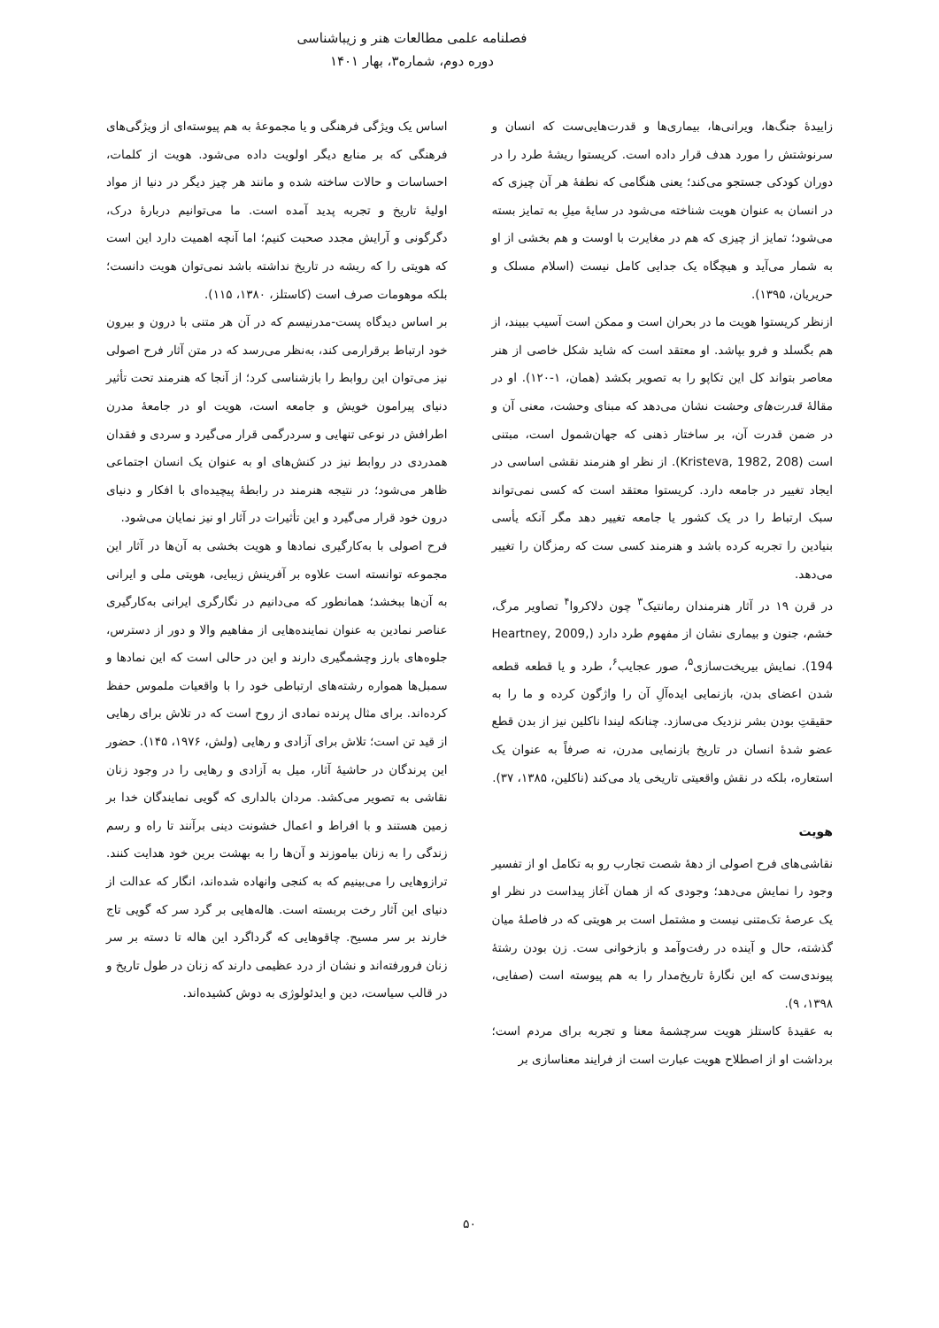فصلنامه علمی مطالعات هنر و زیباشناسی
دوره دوم، شماره۳، بهار ۱۴۰۱
زاییدهٔ جنگ‌ها، ویرانی‌ها، بیماری‌ها و قدرت‌هایی‌ست که انسان و سرنوشتش را مورد هدف قرار داده است. کریستوا ریشهٔ طرد را در دوران کودکی جستجو می‌کند؛ یعنی هنگامی که نطفهٔ هر آن چیزی که در انسان به عنوان هویت شناخته می‌شود در سایهٔ میلِ به تمایز بسته می‌شود؛ تمایز از چیزی که هم در مغایرت با اوست و هم بخشی از او به شمار می‌آید و هیچگاه یک جدایی کامل نیست (اسلام مسلک و حریریان، ۱۳۹۵).
ازنظر کریستوا هویت ما در بحران است و ممکن است آسیب ببیند، از هم بگسلد و فرو بپاشد. او معتقد است که شاید شکل خاصی از هنر معاصر بتواند کل این تکاپو را به تصویر بکشد (همان، ۱-۱۲۰). او در مقالهٔ قدرت‌های وحشت نشان می‌دهد که مبنای وحشت، معنی آن و در ضمن قدرت آن، بر ساختار ذهنی که جهان‌شمول است، مبتنی است (Kristeva, 1982, 208). از نظر او هنرمند نقشی اساسی در ایجاد تغییر در جامعه دارد. کریستوا معتقد است که کسی نمی‌تواند سبک ارتباط را در یک کشور یا جامعه تغییر دهد مگر آنکه یأسی بنیادین را تجربه کرده باشد و هنرمند کسی ست که رمزگان را تغییر می‌دهد.
در قرن ۱۹ در آثار هنرمندان رمانتیک<sup>۳</sup> چون دلاکروا<sup>۴</sup> تصاویر مرگ، خشم، جنون و بیماری نشان از مفهوم طرد دارد (Heartney, 2009, 194). نمایش بیریخت‌سازی<sup>۵</sup>، صور عجایب<sup>۶</sup>، طرد و یا قطعه قطعه شدن اعضای بدن، بازنمایی ایده‌آلِ آن را واژگون کرده و ما را به حقیقتِ بودن بشر نزدیک می‌سازد. چنانکه لیندا ناکلین نیز از بدن قطع عضو شدهٔ انسان در تاریخ بازنمایی مدرن، نه صرفاً به عنوان یک استعاره، بلکه در نقش واقعیتی تاریخی یاد می‌کند (ناکلین، ۱۳۸۵، ۳۷).
هویت
نقاشی‌های فرح اصولی از دههٔ شصت تجارب رو به تکامل او از تفسیر وجود را نمایش می‌دهد؛ وجودی که از همان آغاز پیداست در نظر او یک عرصهٔ تک‌متنی نیست و مشتمل است بر هویتی که در فاصلهٔ میان گذشته، حال و آینده در رفت‌وآمد و بازخوانی ست. زن بودن رشتهٔ پیوندی‌ست که این نگارهٔ تاریخ‌مدار را به هم پیوسته است (صفایی، ۱۳۹۸، ۹).
به عقیدهٔ کاستلز هویت سرچشمهٔ معنا و تجربه برای مردم است؛ برداشت او از اصطلاح هویت عبارت است از فرایند معناسازی بر
اساس یک ویژگی فرهنگی و یا مجموعهٔ به هم پیوسته‌ای از ویژگی‌های فرهنگی که بر منابع دیگر اولویت داده می‌شود. هویت از کلمات، احساسات و حالات ساخته شده و مانند هر چیز دیگر در دنیا از مواد اولیهٔ تاریخ و تجربه پدید آمده است. ما می‌توانیم دربارهٔ درک، دگرگونی و آرایش مجدد صحبت کنیم؛ اما آنچه اهمیت دارد این است که هویتی را که ریشه در تاریخ نداشته باشد نمی‌توان هویت دانست؛ بلکه موهومات صرف است (کاستلز، ۱۳۸۰، ۱۱۵).
بر اساس دیدگاه پست-مدرنیسم که در آن هر متنی با درون و بیرون خود ارتباط برقرارمی کند، به‌نظر می‌رسد که در متن آثار فرح اصولی نیز می‌توان این روابط را بازشناسی کرد؛ از آنجا که هنرمند تحت تأثیر دنیای پیرامون خویش و جامعه است، هویت او در جامعهٔ مدرن اطرافش در نوعی تنهایی و سردرگمی قرار می‌گیرد و سردی و فقدان همدردی در روابط نیز در کنش‌های او به عنوان یک انسان اجتماعی ظاهر می‌شود؛ در نتیجه هنرمند در رابطهٔ پیچیده‌ای با افکار و دنیای درون خود قرار می‌گیرد و این تأثیرات در آثار او نیز نمایان می‌شود.
فرح اصولی با به‌کارگیری نمادها و هویت بخشی به آن‌ها در آثار این مجموعه توانسته است علاوه بر آفرینش زیبایی، هویتی ملی و ایرانی به آن‌ها ببخشد؛ همانطور که می‌دانیم در نگارگری ایرانی به‌کارگیری عناصر نمادین به عنوان نماینده‌هایی از مفاهیم والا و دور از دسترس، جلوه‌های بارز وچشمگیری دارند و این در حالی است که این نمادها و سمبل‌ها همواره رشته‌های ارتباطی خود را با واقعیات ملموس حفظ کرده‌اند. برای مثال پرنده نمادی از روح است که در تلاش برای رهایی از قید تن است؛ تلاش برای آزادی و رهایی (ولش، ۱۹۷۶، ۱۴۵). حضور این پرندگان در حاشیهٔ آثار، میل به آزادی و رهایی را در وجود زنان نقاشی به تصویر می‌کشد. مردان بالداری که گویی نمایندگان خدا بر زمین هستند و با افراط و اعمال خشونت دینی برآنند تا راه و رسم زندگی را به زنان بیاموزند و آن‌ها را به بهشت برین خود هدایت کنند. ترازوهایی را می‌بینیم که به کنجی وانهاده شده‌اند، انگار که عدالت از دنیای این آثار رخت بربسته است. هاله‌هایی بر گرد سر که گویی تاج خارند بر سر مسیح. چاقوهایی که گرداگرد این هاله تا دسته بر سر زنان فرورفته‌اند و نشان از درد عظیمی دارند که زنان در طول تاریخ و در قالب سیاست، دین و ایدئولوژی به دوش کشیده‌اند.
۵۰